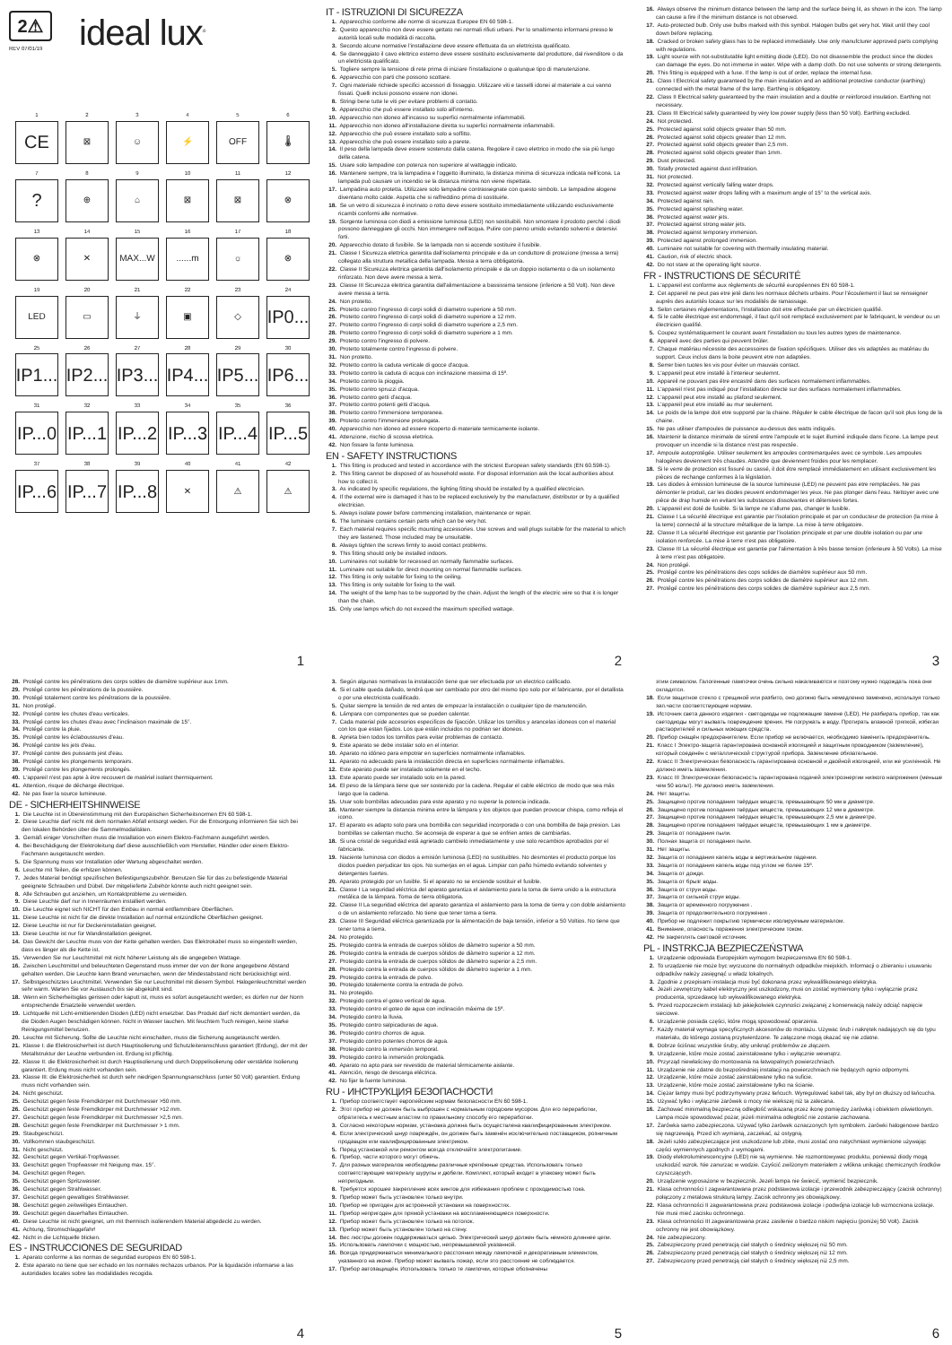2⚠
REV 07/01/19
ideal lux<sup>®</sup>
| 1 CE | 2 ⊠ | 3 ☺ | 4 ⚡ | 5 OFF | 6 🌡 |
| 7 ? | 8 ⊕ | 9 ⌂ | 10 ⊠ | 11 ⊠ | 12 ⊗ |
| 13 ⊗ | 14 ✕ | 15 MAX...W | 16 ......m | 17 ☼ | 18 ⊗ |
| 19 LED | 20 ▭ | 21 ⏚ | 22 ▣ | 23 ◇ | 24 IP0... |
| 25 IP1... | 26 IP2... | 27 IP3... | 28 IP4... | 29 IP5... | 30 IP6... |
| 31 IP...0 | 32 IP...1 | 33 IP...2 | 34 IP...3 | 35 IP...4 | 36 IP...5 |
| 37 IP...6 | 38 IP...7 | 39 IP...8 | 40 ✕ | 41 ⚠ | 42 ⚠ |
1
IT - ISTRUZIONI DI SICUREZZA
1. Apparecchio conforme alle norme di sicurezza Europee EN 60 598-1.
2. Questo apparecchio non deve essere gettato nei normali rifiuti urbani. Per lo smaltimento informarsi presso le autorità locali sulle modalità di raccolta.
3. Secondo alcune normative l'installazione deve essere effettuata da un elettricista qualificato.
4. Se danneggiato il cavo elettrico esterno deve essere sostituito esclusivamente dal produttore, dal rivenditore o da un elettricista qualificato.
5. Togliere sempre la tensione di rete prima di iniziare l'installazione o qualunque tipo di manutenzione.
6. Apparecchio con parti che possono scottare.
7. Ogni materiale richiede specifici accessori di fissaggio. Utilizzare viti e tasselli idonei al materiale a cui vanno fissati. Quelli inclusi possono essere non idonei.
8. Stringi bene tutte le viti per evitare problemi di contatto.
9. Apparecchio che può essere installato solo all'interno.
10. Apparecchio non idoneo all'incasso su superfici normalmente infiammabili.
11. Apparecchio non idoneo all'installazione diretta su superfici normalmente infiammabili.
12. Apparecchio che può essere installato solo a soffitto.
13. Apparecchio che può essere installato solo a parete.
14. Il peso della lampada deve essere sostenuto dalla catena. Regolare il cavo elettrico in modo che sia più lungo della catena.
15. Usare solo lampadine con potenza non superiore al wattaggio indicato.
16. Mantenere sempre, tra la lampadina e l'oggetto illuminato, la distanza minima di sicurezza indicata nell'icona. La lampada può causare un incendio se la distanza minima non viene rispettata.
17. Lampadina auto protetta. Utilizzare solo lampadine contrassegnate con questo simbolo. Le lampadine alogene diventano molto calde. Aspetta che si raffreddino prima di sostituirle.
18. Se un vetro di sicurezza è incrinato o rotto deve essere sostituito immediatamente utilizzando esclusivamente ricambi conformi alle normative.
19. Sorgente luminosa con diodi a emissione luminosa (LED) non sostituibili. Non smontare il prodotto perché i diodi possono danneggiare gli occhi. Non immergere nell'acqua. Pulire con panno umido evitando solventi e detersivi forti.
20. Apparecchio dotato di fusibile. Se la lampada non si accende sostituire il fusibile.
21. Classe I Sicurezza elettrica garantita dall'isolamento principale e da un conduttore di protezione (messa a terra) collegato alla struttura metallica della lampada. Messa a terra obbligatoria.
22. Classe II Sicurezza elettrica garantita dall'isolamento principale e da un doppio isolamento o da un isolamento rinforzato. Non deve avere messa a terra.
23. Classe III Sicurezza elettrica garantita dall'alimentazione a bassissima tensione (inferiore a 50 Volt). Non deve avere messa a terra.
24. Non protetto.
25. Protetto contro l'ingresso di corpi solidi di diametro superiore a 50 mm.
26. Protetto contro l'ingresso di corpi solidi di diametro superiore a 12 mm.
27. Protetto contro l'ingresso di corpi solidi di diametro superiore a 2,5 mm.
28. Protetto contro l'ingresso di corpi solidi di diametro superiore a 1 mm.
29. Protetto contro l'ingresso di polvere.
30. Protetto totalmente contro l'ingresso di polvere.
31. Non protetto.
32. Protetto contro la caduta verticale di gocce d'acqua.
33. Protetto contro la caduta di acqua con inclinazione massima di 15º.
34. Protetto contro la pioggia.
35. Protetto contro spruzzi d'acqua.
36. Protetto contro getti d'acqua.
37. Protetto contro potenti getti d'acqua.
38. Protetto contro l'immersione temporanea.
39. Protetto contro l'immersione prolungata.
40. Apparecchio non idoneo ad essere ricoperto di materiale termicamente isolante.
41. Attenzione, rischio di scossa elettrica.
42. Non fissare la fonte luminosa.
EN - SAFETY INSTRUCTIONS
1. This fitting is produced and tested in accordance with the strictest European safety standards (EN 60.598-1).
2. This fitting cannot be disposed of as household waste. For disposal information ask the local authorities about how to collect it.
3. As indicated by specific regulations, the lighting fitting should be installed by a qualified electrician.
4. If the external wire is damaged it has to be replaced exclusively by the manufacturer, distributor or by a qualified electrician.
5. Always isolate power before commencing installation, maintenance or repair.
6. The luminaire contains certain parts which can be very hot.
7. Each material requires specific mounting accessories. Use screws and wall plugs suitable for the material to which they are fastened. Those included may be unsuitable.
8. Always tighten the screws firmly to avoid contact problems.
9. This fitting should only be installed indoors.
10. Luminaires not suitable for recessed on normally flammable surfaces.
11. Luminaire not suitable for direct mounting on normal flammable surfaces.
12. This fitting is only suitable for fixing to the ceiling.
13. This fitting is only suitable for fixing to the wall.
14. The weight of the lamp has to be supported by the chain. Adjust the length of the electric wire so that it is longer than the chain.
15. Only use lamps which do not exceed the maximum specified wattage.
2
16. Always observe the minimum distance between the lamp and the surface being lit, as shown in the icon. The lamp can cause a fire if the minimum distance is not observed.
17. Auto-protected bulb. Only use bulbs marked with this symbol. Halogen bulbs get very hot. Wait until they cool down before replacing.
18. Cracked or broken safety glass has to be replaced immediately. Use only manufcturer approved parts complying with regulations.
19. Light source with not-substitutable light emitting diode (LED). Do not disassemble the product since the diodes can damage the eyes. Do not immerse in water. Wipe with a damp cloth. Do not use solvents or strong detergents.
20. This fitting is equipped with a fuse. If the lamp is out of order, replace the internal fuse.
21. Class I Electrical safety guaranteed by the main insulation and an additional protective conductor (earthing) connected with the metal frame of the lamp. Earthing is obligatory.
22. Class II Electrical safety guaranteed by the main insulation and a double or reinforced insulation. Earthing not necessary.
23. Class III Electrical safety guaranteed by very low power supply (less than 50 Volt). Earthing excluded.
24. Not protected.
25. Protected against solid objects greater than 50 mm.
26. Protected against solid objects greater than 12 mm.
27. Protected against solid objects greater than 2,5 mm.
28. Protected against solid objects greater than 1mm.
29. Dust protected.
30. Totally protected against dust infiltration.
31. Not protected.
32. Protected against vertically falling water drops.
33. Protected against water drops falling with a maximum angle of 15° to the vertical axis.
34. Protected against rain.
35. Protected against splashing water.
36. Protected against water jets.
37. Protected against strong water jets.
38. Protected against temporary immersion.
39. Protected against prolonged immersion.
40. Luminaire not suitable for covering with thermally insulating material.
41. Caution, risk of electric shock.
42. Do not stare at the operating light source.
FR - INSTRUCTIONS DE SÉCURITÉ
1. L'appareil est conforme aux règlements de sécurité européennes EN 60 598-1.
2. Cet appareil ne peut pas etre jeté dans les normaux déchets urbains. Pour l'écoulement il faut se renseigner auprès des autorités locaux sur les modalités de ramassage.
3. Selon certaines réglementations, l'installation doit etre effectuée par un électricien qualifié.
4. Si le cable électrique est endommagé, il faut qu'il soit remplacé exclusivement par le fabriquant, le vendeur ou un électricien qualifié.
5. Coupez systématiquement le courant avant l'installation ou tous les autres types de maintenance.
6. Appareil avec des parties qui peuvent brûler.
7. Chaque matériau nécessite des accessoires de fixation spécifiques. Utiliser des vis adaptées au matériau du support. Ceux inclus dans la boite peuvent etre non adaptées.
8. Serrer bien tuotes les vis pour éviter un mauvais contact.
9. L'appareil peut etre installé à l'interieur seulemnt.
10. Appareil ne pouvant pas être encastré dans des surfaces normalement inflammables.
11. L'appareil n'est pas indiqué pour l'installation directe sur des surfaces normalement inflammables.
12. L'appareil peut etre installé au plafond seulement.
13. L'appareil peut etre installé au mur seulement.
14. Le poids de la lampe doit etre supporté par la chaine. Réguler le cable électrique de facon qu'il soit plus long de la chaine.
15. Ne pas utiliser d'ampoules de puissance au-dessus des watts indiqués.
16. Maintenir la distance minimale de sûreté entre l'ampoule et le sujet illuminé indiquée dans l'icone. La lampe peut provoquer un incendie si la distance n'est pas respectée.
17. Ampoule autoprotégée. Utiliser seulement les ampoules contremarquées avec ce symbole. Les ampoules halogènes deviennent très chaudes. Attendre que deviennent froides pour les remplacer.
18. Si le verre de protection est fissuré ou cassé, il doit étre remplacé immédiatement en utilisant exclusivement les pièces de rechange conformes à la législation.
19. Les diodes à emission lumineuse de la source lumineuse (LED) ne peuvent pas etre remplacées. Ne pas démonter le produit, car les diodes peuvent endommager les yeux. Ne pas plonger dans l'eau. Nettoyer avec une pièce de drap humide en evitant les substances dissolvantes et détersives fortes.
20. L'appareil est doté de fusible. Si la lampe ne s'allume pas, changer le fusible.
21. Classe I La sécurité électrique est garantie par l'isolation principale et par un conducteur de protection (la mise à la terre) connecté al la structure métallique de la lampe. La mise à terre obligatoire.
22. Classe II La sécurité électrique est garantie par l'isolation principale et par une double isolation ou par une isolation renforcée. La mise à terre n'est pas obligatoire.
23. Classe III La sécurité électrique est garantie par l'alimentation à très basse tension (inferieure à 50 Volts). La mise à terre n'est pas obligatoire.
24. Non protégé.
25. Protégé contre les pénétrations des cops solides de diamètre supérieur aux 50 mm.
26. Protégé contre les pénétrations des corps solides de diamètre supérieur aux 12 mm.
27. Protégé contre les pénétrations des corps solides de diamètre supérieur aux 2,5 mm.
3
28. Protégé contre les pénétrations des corps soldes de diamètre supérieur aux 1mm.
29. Protégé contre les pénétrations de la poussière.
30. Protégé totalement contre les pénétrations de la poussière.
31. Non protégé.
32. Protégé contre les chutes d'eau verticales.
33. Protégé contre les chutes d'eau avec l'inclinaison maximale de 15°.
34. Protégé contre la pluie.
35. Protégé contre les éclaboussures d'eau.
36. Protégé contre les jets d'eau.
37. Protégé contre des puissants jest d'eau.
38. Protégé contre les plongements temporairs.
39. Protégé contre les plongements prolongés.
40. L'appareil n'est pas apte à être recouvert de matériel isolant thermiquement.
41. Attention, risque de décharge électrique.
42. Ne pas fixer la source lumineuse.
DE - SICHERHEITSHINWEISE
1. Die Leuchte ist in Übereinstimmung mit den Europäischen Sicherheitsnormen EN 60 598-1.
2. Diese Leuchte darf nicht mit dem normalen Abfall entsorgt weden. Für die Entsorgung informieren Sie sich bei den lokalen Behörden über die Sammelmodalitäten.
3. Gemäß einiger Vorschriften muss die Installation von einem Elektro-Fachmann ausgeführt werden.
4. Bei Beschädigung der Elektroleitung darf diese ausschließlich vom Hersteller, Händler oder einem Elektro-Fachmann ausgetauscht werden.
5. Die Spannung muss vor Installation oder Wartung abgeschaltet werden.
6. Leuchte mit Teilen, die erhitzen können.
7. Jedes Material benötigt spezifischen Befestigungszubehör. Benutzen Sie für das zu befestigende Material geeignete Schrauben und Dübel. Der mitgelieferte Zubehör könnte auch nicht geeignet sein.
8. Alle Schrauben gut anziehen, um Kontaktprobleme zu vermeiden.
9. Diese Leuchte darf nur in Innenräumen installiert werden.
10. Die Leuchte eignet sich NICHT für den Einbau in normal entflammbare Oberflächen.
11. Diese Leuchte ist nicht für die direkte Installation auf normal entzündliche Oberflächen geeignet.
12. Diese Leuchte ist nur für Deckeninstallation geeignet.
13. Diese Leuchte ist nur für Wandinstallation geeignet.
14. Das Gewicht der Leuchte muss von der Kette gehalten werden. Das Elektrokabel muss so eingestellt werden, dass es länger als die Kette ist.
15. Verwenden Sie nur Leuchtmittel mit nicht höherer Leistung als die angegeben Wattage.
16. Zwischen Leuchtmittel und beleuchteten Gegenstand muss immer der von der Ikone angegebene Abstand gehalten werden. Die Leuchte kann Brand verursachen, wenn der Mindestabstand nicht berücksichtigt wird.
17. Selbstgeschütztes Leuchtmittel. Verwenden Sie nur Leuchtmittel mit diesem Symbol. Halogenleuchtmittel werden sehr warm. Warten Sie vor Austausch bis sie abgekühlt sind.
18. Wenn ein Sicherheitsglas gerissen oder kaputt ist, muss es sofort ausgetauscht werden; es dürfen nur der Norm entsprechende Ersatzteile verwendet werden.
19. Lichtquelle mit Licht-emittierenden Dioden (LED) nicht ersetzbar. Das Produkt darf nicht demontiert werden, da die Dioden Augen beschädigen können. Nicht in Wasser tauchen. Mit feuchtem Tuch reinigen, keine starke Reinigungsmittel benutzen.
20. Leuchte mit Sicherung. Sollte die Leuchte nicht einschalten, muss die Sicherung ausgetauscht werden.
21. Klasse I: die Elektrosicherheit ist durch Hauptisolierung und Schutzleiteranschluss garantiert (Erdung), der mit der Metallstruktur der Leuchte verbunden ist. Erdung ist pflichtig.
22. Klasse II: die Elektrosicherheit ist durch Hauptisolierung und durch Doppelisolierung oder verstärkte Isolierung garantiert. Erdung muss nicht vorhanden sein.
23. Klasse III: die Elektrosicherheit ist durch sehr niedrigen Spannungsanschluss (unter 50 Volt) garantiert. Erdung muss nicht vorhanden sein.
24. Nicht geschützt.
25. Geschützt gegen feste Fremdkörper mit Durchmesser >50 mm.
26. Geschützt gegen feste Fremdkörper mit Durchmesser >12 mm.
27. Geschützt gegen feste Fremdkörper mit Durchmesser >2,5 mm.
28. Geschützt gegen feste Fremdkörper mit Durchmesser > 1 mm.
29. Staubgeschützt.
30. Vollkommen staubgeschützt.
31. Nicht geschützt.
32. Geschützt gegen Vertikal-Tropfwasser.
33. Geschützt gegen Tropfwasser mit Neigung max. 15°.
34. Geschützt gegen Regen.
35. Geschützt gegen Spritzwasser.
36. Geschützt gegen Strahlwasser.
37. Geschützt gegen gewaltiges Strahlwasser.
38. Geschützt gegen zeitweiliges Eintauchen.
39. Geschützt gegen dauerhaftes Eintauchen.
40. Diese Leuchte ist nicht geeignet, um mit thermisch isolierendem Material abgedeckt zu werden.
41. Achtung, Stromschlaggefahr!
42. Nicht in die Lichtquelle blicken.
ES - INSTRUCCIONES DE SEGURIDAD
1. Aparato conforme a las normas de seguridad europeos EN 60 598-1.
2. Este aparato no tiene que ser echado en los normales rechazos urbanos. Por la liquidación informarse a las autoridades locales sobre las modalidades recogida.
4
3. Según algunas normativas la instalacción tiene que ser efectuada por un electrico calificado.
4. Si el cable queda dañado, tendrá que ser cambiado por otro del mismo tipo solo por el fabricante, por el detallista o por una electricista cualificado.
5. Quitar siempre la tensión de red antes de empezar la instalacción o cualquier tipo de manutención.
6. Lámpara con componentes que se pueden calentar.
7. Cada material pide accesorios especificos de fijacción. Utilizar los tornillos y arancelas idoneos con el material con los que estan fijados. Los que están incluidos no podrian ser idoneos.
8. Aprieta bien todos los tornillos para evitar problemas de contacto.
9. Este aparato se debe instalar solo en el interior.
10. Aparato no idóneo para empotrar en superficies normalmente inflamables.
11. Aparato no adecuado para la instalacción directa en superficies normalmente inflamables.
12. Este aparato puede ser instalado solamente en el techo.
13. Este aparato puede ser instalado solo en la pared.
14. El peso de la lámpara tiene que ser sostenido por la cadena. Regular el cable eléctrico de modo que sea más largo que la cadena.
15. Usar solo bombillas adecuadas para este aparato y no superar la potencia indicada.
16. Mantener siempre la distancia minima entre la lámpara y los objetos que puedan provocar chispa, como refleja el icono.
17. El aparato es adapto solo para una bombilla con seguridad incorporada o con una bombilla de baja presion. Las bombillas se calientan mucho. Se aconseja de esperar a que se enfrien antes de cambiarlas.
18. Si una cristal de seguridad está agrietado cambielo inmediatamente y use solo recambios aprobados por el fabricante.
19. Naciente luminosa con diodos a emisión luminosa (LED) no sustituibles. No desmontes el producto porque los diodos pueden perjudicar los ojos. No sumerjas en el agua. Limpiar con paño húmedo evitando solventes y detergentes fuertes.
20. Aparato protegido por un fusible. Si el aparato no se enciende sostituir el fusible.
21. Classe I La seguridad eléctrica del aparato garantiza el aislamiento para la toma de tierra unido a la estructura metálica de la lámpara. Toma de tierra obligatoria.
22. Classe II La seguridad eléctrica del aparato garantiza el aislamiento para la toma de tierra y con doble aislamiento o de un aislamiento reforzado. No tiene que tener toma a tierra.
23. Classe III Seguridad eléctrica garantizada por la alimentación de baja tensión, inferior a 50 Voltios. No tiene que tener toma a tierra.
24. No protegido.
25. Protegido contra la entrada de cuerpos sòlidos de diàmetro superior a 50 mm.
26. Protegido contra la entrada de cuerpos sòlidos de diàmetro superior a 12 mm.
27. Protegido contra la entrada de cuerpos sòlidos de diàmetro superior a 2,5 mm.
28. Protegido contra la entrada de cuerpos sòlidos de diàmetro superior a 1 mm.
29. Protegido contra la entrada de polvo.
30. Protegido totalemente contra la entrada de polvo.
31. No protegido.
32. Protegido contra el goteo vertical de agua.
33. Protegido contro el goteo de agua con inclinación máxima de 15º.
34. Protegido contro la lluvia.
35. Protegido contro salpicaduras de agua.
36. Protegido contro chorros de agua.
37. Protegido contro potentes chorros de agua.
38. Protegido contro la inmersión temporal.
39. Protegido contro la inmersión prolongada.
40. Aparato no apto para ser revestido de material térmicamente aislante.
41. Atención, riesgo de descarga eléctrica.
42. No fijar la fuente luminosa.
RU - ИНСТРУКЦИЯ БЕЗОПАСНОСТИ
1. Прибор соответствует европейским нормам безопасности EN 60 598-1.
2. Этот прибор не должен быть выброшен с нормальным городским мусором. Для его переработки, обратитесь к местным властям по правильному способу его переработки.
3. Согласно некоторым нормам, установка должна быть осуществлена квалифицированным электриком.
4. Если электрический шнур повреждён, он должен быть заменён исключительно поставщиком, розничным продавцом или квалифицированным электриком.
5. Перед установкой или ремонтом всегда отключайте электропитание.
6. Прибор, части которого могут обжечь.
7. Для разных материалов необходимы различные крепёжные средства. Использовать только соответствующие материалу шурупы и дюбели. Комплект, который входит в упаковку может быть непригодным.
8. Требуется хорошее закрепление всех винтов для избежания проблем с проходимостью тока.
9. Прибор может быть установлен только внутри.
10. Прибор не пригоден для встроенной установки на поверхностях.
11. Прибор непригоден для прямой установки на воспламеняющиеся поверхности.
12. Прибор может быть установлен только на потолок.
13. Прибор может быть установлен только на стену.
14. Вес люстры должен поддерживаться цепью. Электрический шнур должен быть немного длиннее цепи.
15. Использовать лампочки с мощностью, непревышаемой указанной.
16. Всегда придерживаться минимального расстояния между лампочкой и декоративным элементом, указанного на иконе. Прибор может вызвать пожар, если это расстояние не соблюдается.
17. Прибор автозащищён. Использовать только те лампочки, которые обозначены
5
этим символом. Галогенные лампочки очень сильно накаливаются и поэтому нужно подождать пока они охладятся.
18. Если защитное стекло с трещиной или разбито, оно должно быть немедленно заменено, используя только зап.части соответствующие нормам.
19. Источник света данного изделия - светодиоды не подлежащие замене (LED). Не разбирать прибор, так как светодиоды могут вызвать повреждение зрения. Не погружать в воду. Протирать влажной тряпкой, избегая растворителей и сильных моющих средств.
20. Прибор снащён предохранителем. Если прибор не включается, необходимо заменить предохранитель.
21. Класс I Электро-защита гарантирована основной изоляцией и защитным проводником (заземление), который соеденён с металлической структурой прибора. Заземление обязательное.
22. Класс II Электрическая безопасность гарантирована основной и двойной изоляцией, или же усиленной. Не должно иметь заземления.
23. Класс III Электрическая безопасность гарантирована подачей электроэнергии низкого напряжения (меньше чем 50 вольт). Не должно иметь заземления.
24. Нет защиты.
25. Защищено против попадания твёрдых веществ, превышающих 50 мм в диаметре.
26. Защищено против попадания твёрдых веществ, превышающих 12 мм в диаметре.
27. Защищено против попадания твёрдых веществ, превышающих 2,5 мм в диаметре.
28. Защищено против попадания твёрдых веществ, превышающих 1 мм в диаметре.
29. Защита от попадания пыли.
30. Полная защита от попадания пыли.
31. Нет защиты.
32. Защита от попадания капель воды в вертикальном падении.
33. Защита от попадания капель воды под углом не более 15º.
34. Защита от дождя.
35. Защита от брызг воды.
36. Защита от струи воды.
37. Защита от сильной струи воды.
38. Защита от временного погружения .
39. Защита от продолжительного погружения .
40. Прибор не подлежит покрытию термически изолируемым материалом.
41. Внимание, опасность поражения электрическим током.
42. Не закреплять световой источник.
PL - INSTRKCJA BEZPIECZEŃSTWA
1. Urządzenie odpowiada Europejskim wymogom bezpieczenstwa EN 60 598-1.
2. To urządzenie nie może byc wyrzucone do normalnych odpadków miejskich. Informacji o zbieraniu i usuwaniu odpadków należy zasięgnąć u władz lokalnych.
3. Zgodnie z przepisami instalacja musi być dokonana przez wykwalifikowanego elektryka.
4. Jeżeli zewnętrzny kabel elektryczny jest uszkodzony, musi on zostać wymieniony tylko i wyłącznie przez producenta, sprzedawcę lub wykwalifikowanego elektryka.
5. Przed rozpoczeciem instalacji lub jakiejkolwiek czynności związanej z konserwacją należy odciąć napięcie sieciowe.
6. Urządzenie posiada części, które mogą spowodować oparzenia.
7. Każdy materiał wymaga specyficznych akcesoriów do montażu. Używac śrub i nakrętek nadających się do typu materiału, do którego zostaną przytwierdzone. Te załączone mogą okazać się nie zdatne.
8. Dobrze ściśnac wszystkie śruby, aby uniknąć problemów ze złączem.
9. Urządzenie, które może zostać zainstalowane tylko i wyłącznie wewnątrz.
10. Przyrząd niewłaściwy do montowania na łatwopalnych powierzchniach.
11. Urządzenie nie zdatne do bezpośredniej instalacji na powierzchniach nie będących ognio odpornymi.
12. Urządzenie, które może zostać zainstalowane tylko na suficie.
13. Urządzenie, które może zostać zainstalowane tylko na ścianie.
14. Ciężar lampy musi być podtrzymywany przez łańcuch. Wyregulować kabel tak, aby był on dłuższy od łańcucha.
15. Używać tylko i wyłącznie żarówek o mocy nie wiekszej niż ta zalecana.
16. Zachować minimalną bezpieczną odległość wskazaną przez ikonę pomiędzy żarówką i obiektem oświetlonym. Lampa może spowodować pożar, jeżeli minimalna odległość nie zostanie zachowana.
17. Żarówka samo zabezpieczona. Używać tylko żarówek oznaczonych tym symbolem. żarówki halogenowe bardzo się nagrzewają. Przed ich wymianą, zaczekać, aż ostygną.
18. Jeżeli szkło zabezpieczające jest uszkodzone lub zbite, musi zostać ono natychmiast wymienione używając części wymiennych zgodnych z wymogami.
19. Diody elektroluminescencyjne (LED) nie są wymienne. Nie rozmontowywac produktu, ponieważ diody mogą uszkodzić wzrok. Nie zanurzac w wodzie. Czyścić zwilżonym materiałem z włókna unikając chemicznych środków czyszczących.
20. Urządzenie wyposażone w bezpiecznik. Jezeli lampa nie świecić, wymienić bezpiecznik.
21. Klasa ochronności I zagwarantowana przez podstawowa izolacje i przewodnik zabezpieczający (zacisk ochronny) połączony z metalowa strukturą lampy. Zacisk ochronny jes obowiązkowy.
22. Klasa ochronności II zagwarantowana przez podstawowa izolacje i podwójna izolacje lub wzmocniona izolacje. Nie musi mieć zacisku ochronnego.
23. Klasa ochronności III zagwarantowana przez zasilenie o bardzo niskim napięciu (poniżej 50 Volt). Zacisk ochronny nie jest obowiązkowy.
24. Nie zabezpieczony.
25. Zabezpieczony przed penetracją ciał stałych o średnicy większej niż 50 mm.
26. Zabezpieczony przed penetracją ciał stałych o średnicy większej niż 12 mm.
27. Zabezpieczony przed penetracją ciał stałych o średnicy większej niż 2,5 mm.
6